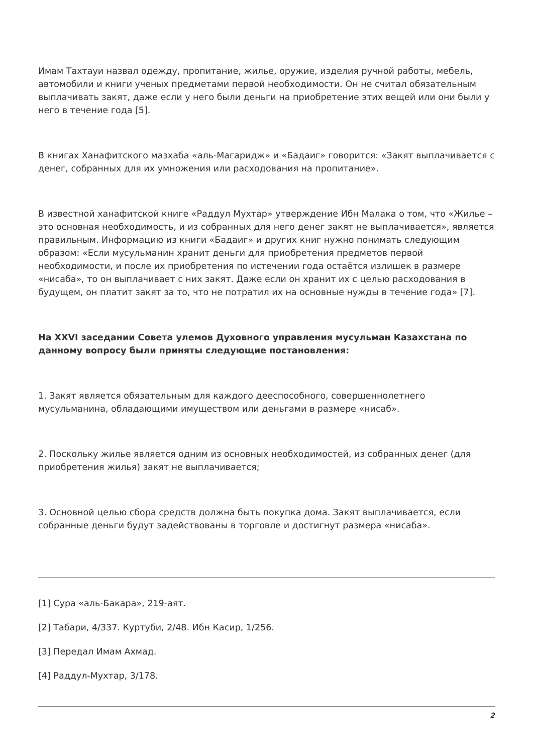Имам Тахтауи назвал одежду, пропитание, жилье, оружие, изделия ручной работы, мебель, автомобили и книги ученых предметами первой необходимости. Он не считал обязательным выплачивать закят, даже если у него были деньги на приобретение этих вещей или они были у него в течение года [5].
В книгах Ханафитского мазхаба «аль-Магаридж» и «Бадаиг» говорится: «Закят выплачивается с денег, собранных для их умножения или расходования на пропитание».
В известной ханафитской книге «Раддул Мухтар» утверждение Ибн Малака о том, что «Жилье – это основная необходимость, и из собранных для него денег закят не выплачивается», является правильным. Информацию из книги «Бадаиг» и других книг нужно понимать следующим образом: «Если мусульманин хранит деньги для приобретения предметов первой необходимости, и после их приобретения по истечении года остаётся излишек в размере «нисаба», то он выплачивает с них закят. Даже если он хранит их с целью расходования в будущем, он платит закят за то, что не потратил их на основные нужды в течение года» [7].
На XXVI заседании Совета улемов Духовного управления мусульман Казахстана по данному вопросу были приняты следующие постановления:
1. Закят является обязательным для каждого дееспособного, совершеннолетнего мусульманина, обладающими имуществом или деньгами в размере «нисаб».
2. Поскольку жилье является одним из основных необходимостей, из собранных денег (для приобретения жилья) закят не выплачивается;
3. Основной целью сбора средств должна быть покупка дома. Закят выплачивается, если собранные деньги будут задействованы в торговле и достигнут размера «нисаба».
[1] Сура «аль-Бакара», 219-аят.
[2] Табари, 4/337. Куртуби, 2/48. Ибн Касир, 1/256.
[3] Передал Имам Ахмад.
[4] Раддул-Мухтар, 3/178.
2